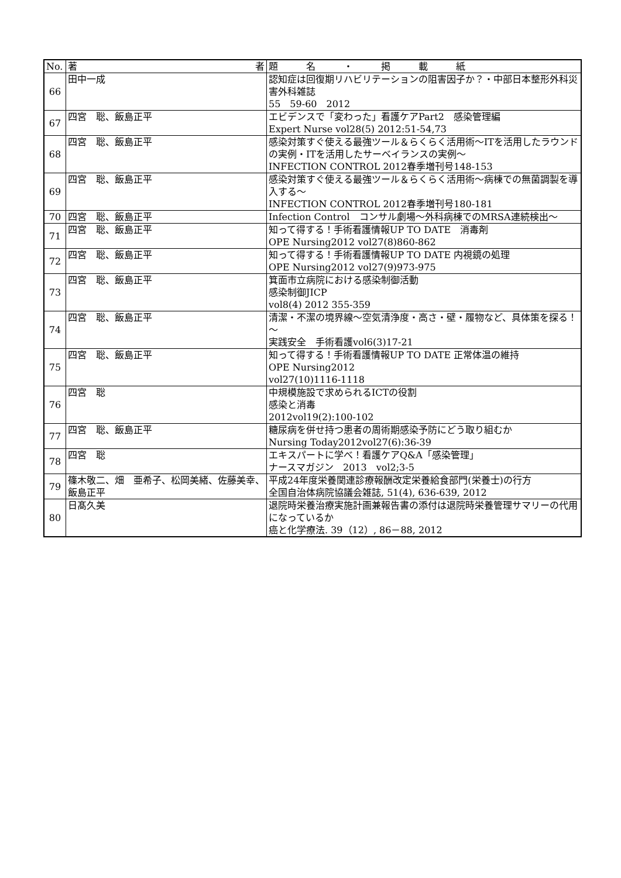| No. | 著 者 | 題 名 ・ 掲 載 紙 |
| --- | --- | --- |
| 66 | 田中一成 | 認知症は回復期リハビリテーションの阻害因子か？・中部日本整形外科災害外科雑誌 55 59-60 2012 |
| 67 | 四宮 聡、飯島正平 | エビデンスで「変わった」看護ケアPart2 感染管理編 Expert Nurse vol28(5) 2012:51-54,73 |
| 68 | 四宮 聡、飯島正平 | 感染対策すぐ使える最強ツール＆らくらく活用術～ITを活用したラウンドの実例・ITを活用したサーベイランスの実例～ INFECTION CONTROL 2012春季増刊号148-153 |
| 69 | 四宮 聡、飯島正平 | 感染対策すぐ使える最強ツール＆らくらく活用術～病棟での無菌調製を導入する～ INFECTION CONTROL 2012春季増刊号180-181 |
| 70 | 四宮 聡、飯島正平 | Infection Control コンサル劇場～外科病棟でのMRSA連続検出～ |
| 71 | 四宮 聡、飯島正平 | 知って得する！手術看護情報UP TO DATE 消毒剤 OPE Nursing2012 vol27(8)860-862 |
| 72 | 四宮 聡、飯島正平 | 知って得する！手術看護情報UP TO DATE 内視鏡の処理 OPE Nursing2012 vol27(9)973-975 |
| 73 | 四宮 聡、飯島正平 | 箕面市立病院における感染制御活動 感染制御JICP vol8(4) 2012 355-359 |
| 74 | 四宮 聡、飯島正平 | 清潔・不潔の境界線～空気清浄度・高さ・壁・履物など、具体策を探る！～ 実践安全 手術看護vol6(3)17-21 |
| 75 | 四宮 聡、飯島正平 | 知って得する！手術看護情報UP TO DATE 正常体温の維持 OPE Nursing2012 vol27(10)1116-1118 |
| 76 | 四宮 聡 | 中規模施設で求められるICTの役割 感染と消毒 2012vol19(2):100-102 |
| 77 | 四宮 聡、飯島正平 | 糖尿病を併せ持つ患者の周術期感染予防にどう取り組むか Nursing Today2012vol27(6):36-39 |
| 78 | 四宮 聡 | エキスパートに学べ！看護ケアQ&A「感染管理」 ナースマガジン 2013 vol2;3-5 |
| 79 | 篠木敬二、畑 亜希子、松岡美緒、佐藤美幸、飯島正平 | 平成24年度栄養関連診療報酬改定栄養給食部門(栄養士)の行方 全国自治体病院協議会雑誌, 51(4), 636-639, 2012 |
| 80 | 日髙久美 | 退院時栄養治療実施計画兼報告書の添付は退院時栄養管理サマリーの代用になっているか 癌と化学療法. 39（12）, 86－88, 2012 |